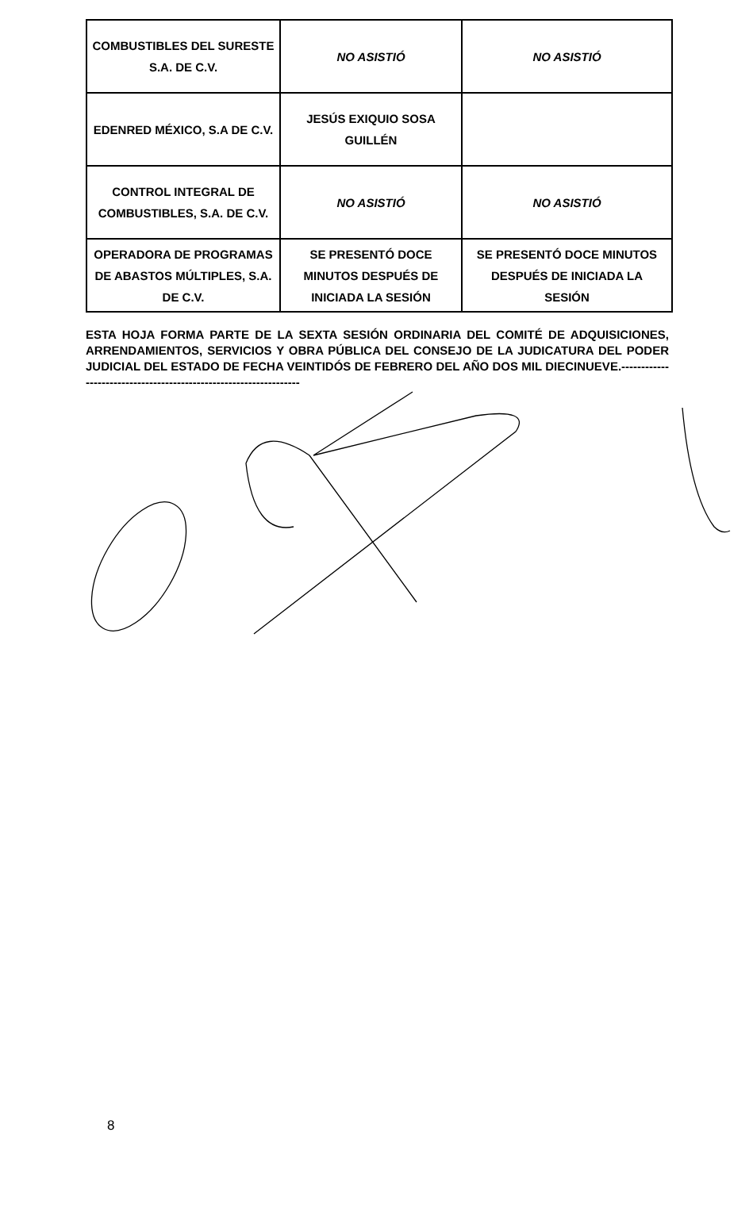| COMBUSTIBLES DEL SURESTE S.A. DE C.V. | NO ASISTIÓ | NO ASISTIÓ |
| EDENRED MÉXICO, S.A DE C.V. | JESÚS EXIQUIO SOSA GUILLÉN | |
| CONTROL INTEGRAL DE COMBUSTIBLES, S.A. DE C.V. | NO ASISTIÓ | NO ASISTIÓ |
| OPERADORA DE PROGRAMAS DE ABASTOS MÚLTIPLES, S.A. DE C.V. | SE PRESENTÓ DOCE MINUTOS DESPUÉS DE INICIADA LA SESIÓN | SE PRESENTÓ DOCE MINUTOS DESPUÉS DE INICIADA LA SESIÓN |
ESTA HOJA FORMA PARTE DE LA SEXTA SESIÓN ORDINARIA DEL COMITÉ DE ADQUISICIONES, ARRENDAMIENTOS, SERVICIOS Y OBRA PÚBLICA DEL CONSEJO DE LA JUDICATURA DEL PODER JUDICIAL DEL ESTADO DE FECHA VEINTIDÓS DE FEBRERO DEL AÑO DOS MIL DIECINUEVE.------------------------------------------------------------------
8